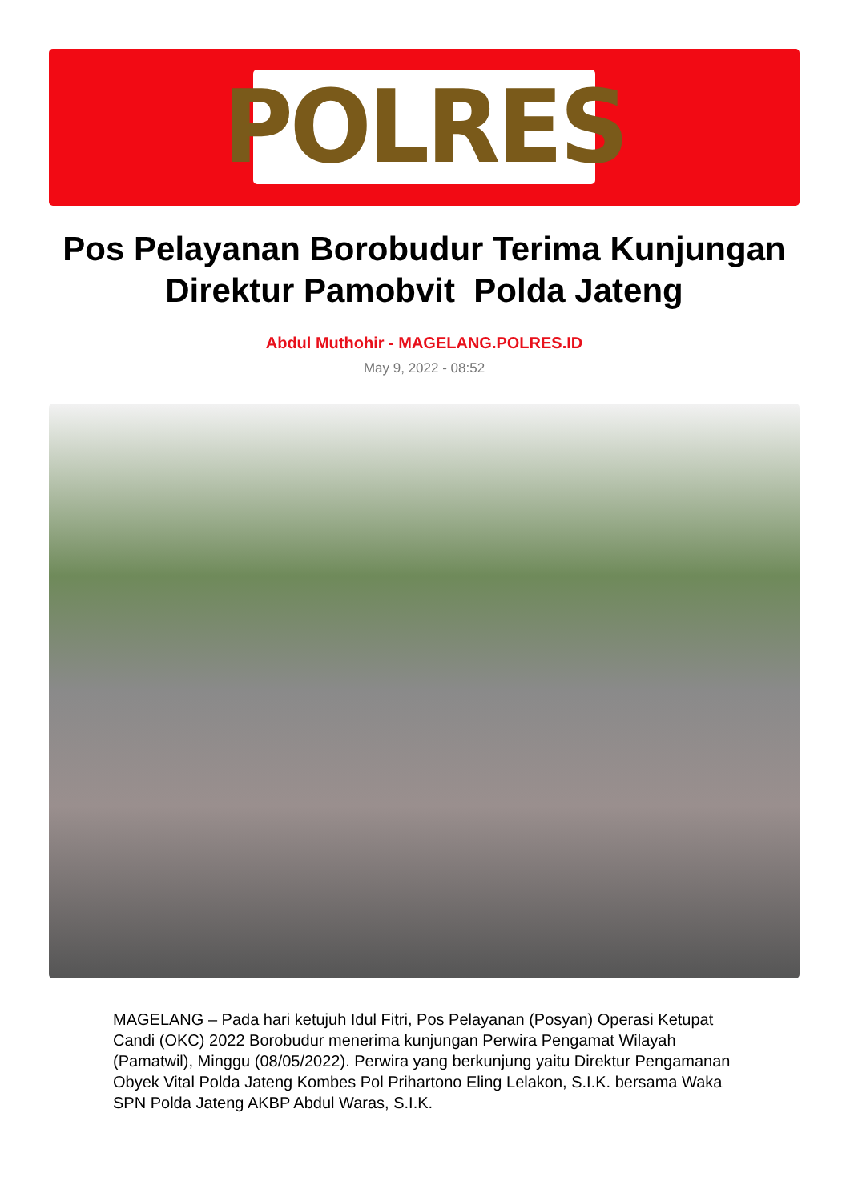POLRES
Pos Pelayanan Borobudur Terima Kunjungan Direktur Pamobvit Polda Jateng
Abdul Muthohir - MAGELANG.POLRES.ID
May 9, 2022 - 08:52
MAGELANG – Pada hari ketujuh Idul Fitri, Pos Pelayanan (Posyan) Operasi Ketupat Candi (OKC) 2022 Borobudur menerima kunjungan Perwira Pengamat Wilayah (Pamatwil), Minggu (08/05/2022). Perwira yang berkunjung yaitu Direktur Pengamanan Obyek Vital Polda Jateng Kombes Pol Prihartono Eling Lelakon, S.I.K. bersama Waka SPN Polda Jateng AKBP Abdul Waras, S.I.K.